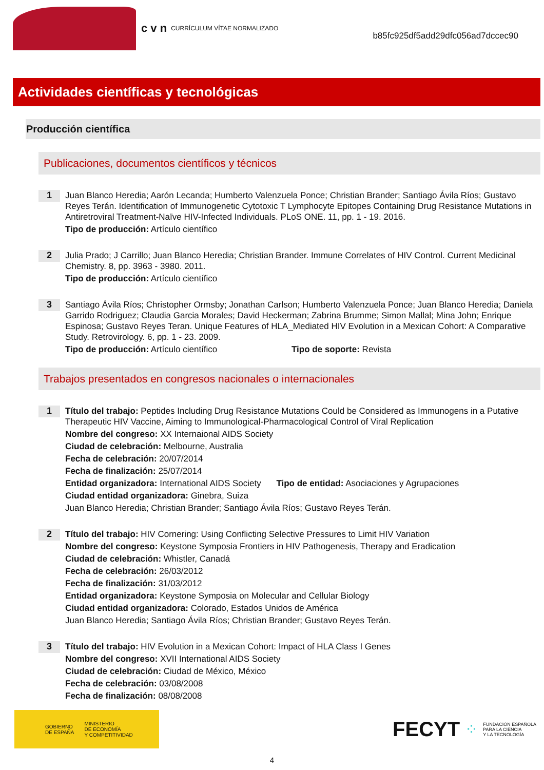c v n CURRÍCULUM VÍTAE NORMALIZADO b85fc925df5add29dfc056ad7dccec90
Actividades científicas y tecnológicas
Producción científica
Publicaciones, documentos científicos y técnicos
1
Juan Blanco Heredia; Aarón Lecanda; Humberto Valenzuela Ponce; Christian Brander; Santiago Ávila Ríos; Gustavo Reyes Terán. Identification of Immunogenetic Cytotoxic T Lymphocyte Epitopes Containing Drug Resistance Mutations in Antiretroviral Treatment-Naïve HIV-Infected Individuals. PLoS ONE. 11, pp. 1 - 19. 2016.
Tipo de producción: Artículo científico
2
Julia Prado; J Carrillo; Juan Blanco Heredia; Christian Brander. Immune Correlates of HIV Control. Current Medicinal Chemistry. 8, pp. 3963 - 3980. 2011.
Tipo de producción: Artículo científico
3
Santiago Ávila Ríos; Christopher Ormsby; Jonathan Carlson; Humberto Valenzuela Ponce; Juan Blanco Heredia; Daniela Garrido Rodriguez; Claudia Garcia Morales; David Heckerman; Zabrina Brumme; Simon Mallal; Mina John; Enrique Espinosa; Gustavo Reyes Teran. Unique Features of HLA_Mediated HIV Evolution in a Mexican Cohort: A Comparative Study. Retrovirology. 6, pp. 1 - 23. 2009.
Tipo de producción: Artículo científico Tipo de soporte: Revista
Trabajos presentados en congresos nacionales o internacionales
1
Título del trabajo: Peptides Including Drug Resistance Mutations Could be Considered as Immunogens in a Putative Therapeutic HIV Vaccine, Aiming to Immunological-Pharmacological Control of Viral Replication
Nombre del congreso: XX Internaional AIDS Society
Ciudad de celebración: Melbourne, Australia
Fecha de celebración: 20/07/2014
Fecha de finalización: 25/07/2014
Entidad organizadora: International AIDS Society Tipo de entidad: Asociaciones y Agrupaciones
Ciudad entidad organizadora: Ginebra, Suiza
Juan Blanco Heredia; Christian Brander; Santiago Ávila Ríos; Gustavo Reyes Terán.
2
Título del trabajo: HIV Cornering: Using Conflicting Selective Pressures to Limit HIV Variation
Nombre del congreso: Keystone Symposia Frontiers in HIV Pathogenesis, Therapy and Eradication
Ciudad de celebración: Whistler, Canadá
Fecha de celebración: 26/03/2012
Fecha de finalización: 31/03/2012
Entidad organizadora: Keystone Symposia on Molecular and Cellular Biology
Ciudad entidad organizadora: Colorado, Estados Unidos de América
Juan Blanco Heredia; Santiago Ávila Ríos; Christian Brander; Gustavo Reyes Terán.
3
Título del trabajo: HIV Evolution in a Mexican Cohort: Impact of HLA Class I Genes
Nombre del congreso: XVII International AIDS Society
Ciudad de celebración: Ciudad de México, México
Fecha de celebración: 03/08/2008
Fecha de finalización: 08/08/2008
GOBIERNO
DE ESPAÑA MINISTERIO
DE ECONOMÍA
Y COMPETITIVIDAD
FECYT ⁘ FUNDACIÓN ESPAÑOLA
PARA LA CIENCIA
Y LA TECNOLOGÍA
4